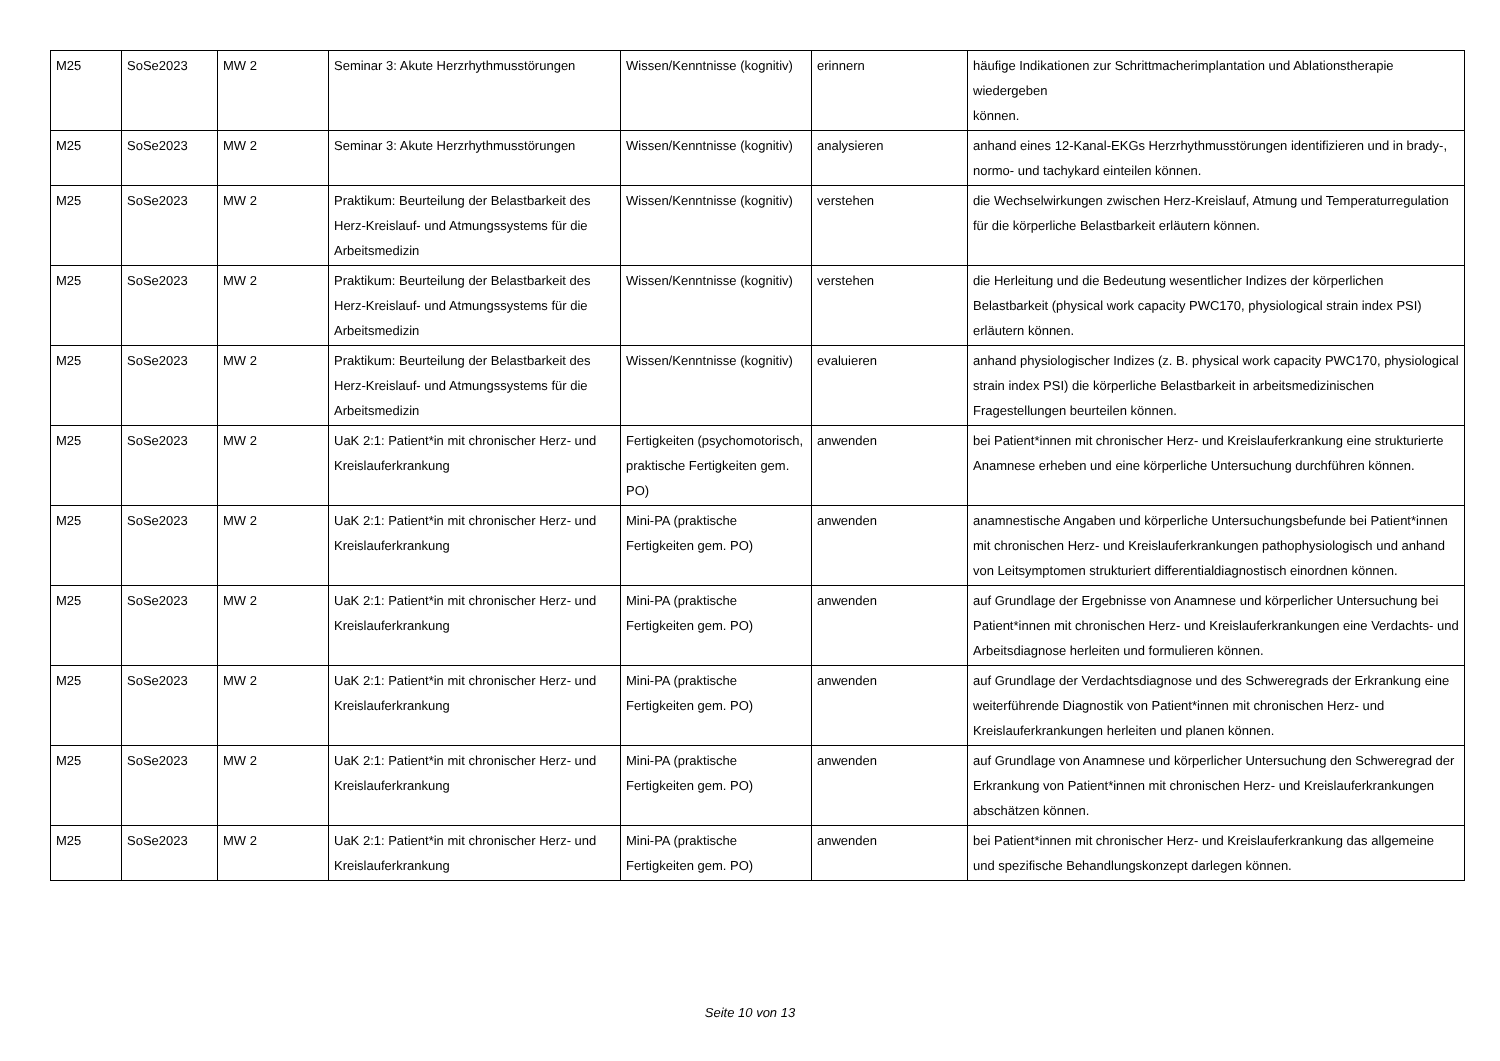| M25 | SoSe2023 | MW 2 | Seminar 3: Akute Herzrhythmusstörungen | Wissen/Kenntnisse (kognitiv) | erinnern | häufige Indikationen zur Schrittmacherimplantation und Ablationstherapie wiedergeben können. |
| M25 | SoSe2023 | MW 2 | Seminar 3: Akute Herzrhythmusstörungen | Wissen/Kenntnisse (kognitiv) | analysieren | anhand eines 12-Kanal-EKGs Herzrhythmusstörungen identifizieren und in brady-, normo- und tachykard einteilen können. |
| M25 | SoSe2023 | MW 2 | Praktikum: Beurteilung der Belastbarkeit des Herz-Kreislauf- und Atmungssystems für die Arbeitsmedizin | Wissen/Kenntnisse (kognitiv) | verstehen | die Wechselwirkungen zwischen Herz-Kreislauf, Atmung und Temperaturregulation für die körperliche Belastbarkeit erläutern können. |
| M25 | SoSe2023 | MW 2 | Praktikum: Beurteilung der Belastbarkeit des Herz-Kreislauf- und Atmungssystems für die Arbeitsmedizin | Wissen/Kenntnisse (kognitiv) | verstehen | die Herleitung und die Bedeutung wesentlicher Indizes der körperlichen Belastbarkeit (physical work capacity PWC170, physiological strain index PSI) erläutern können. |
| M25 | SoSe2023 | MW 2 | Praktikum: Beurteilung der Belastbarkeit des Herz-Kreislauf- und Atmungssystems für die Arbeitsmedizin | Wissen/Kenntnisse (kognitiv) | evaluieren | anhand physiologischer Indizes (z. B. physical work capacity PWC170, physiological strain index PSI) die körperliche Belastbarkeit in arbeitsmedizinischen Fragestellungen beurteilen können. |
| M25 | SoSe2023 | MW 2 | UaK 2:1: Patient*in mit chronischer Herz- und Kreislauferkrankung | Fertigkeiten (psychomotorisch, praktische Fertigkeiten gem. PO) | anwenden | bei Patient*innen mit chronischer Herz- und Kreislauferkrankung eine strukturierte Anamnese erheben und eine körperliche Untersuchung durchführen können. |
| M25 | SoSe2023 | MW 2 | UaK 2:1: Patient*in mit chronischer Herz- und Kreislauferkrankung | Mini-PA (praktische Fertigkeiten gem. PO) | anwenden | anamnestische Angaben und körperliche Untersuchungsbefunde bei Patient*innen mit chronischen Herz- und Kreislauferkrankungen pathophysiologisch und anhand von Leitsymptomen strukturiert differentialdiagnostisch einordnen können. |
| M25 | SoSe2023 | MW 2 | UaK 2:1: Patient*in mit chronischer Herz- und Kreislauferkrankung | Mini-PA (praktische Fertigkeiten gem. PO) | anwenden | auf Grundlage der Ergebnisse von Anamnese und körperlicher Untersuchung bei Patient*innen mit chronischen Herz- und Kreislauferkrankungen eine Verdachts- und Arbeitsdiagnose herleiten und formulieren können. |
| M25 | SoSe2023 | MW 2 | UaK 2:1: Patient*in mit chronischer Herz- und Kreislauferkrankung | Mini-PA (praktische Fertigkeiten gem. PO) | anwenden | auf Grundlage der Verdachtsdiagnose und des Schweregrads der Erkrankung eine weiterführende Diagnostik von Patient*innen mit chronischen Herz- und Kreislauferkrankungen herleiten und planen können. |
| M25 | SoSe2023 | MW 2 | UaK 2:1: Patient*in mit chronischer Herz- und Kreislauferkrankung | Mini-PA (praktische Fertigkeiten gem. PO) | anwenden | auf Grundlage von Anamnese und körperlicher Untersuchung den Schweregrad der Erkrankung von Patient*innen mit chronischen Herz- und Kreislauferkrankungen abschätzen können. |
| M25 | SoSe2023 | MW 2 | UaK 2:1: Patient*in mit chronischer Herz- und Kreislauferkrankung | Mini-PA (praktische Fertigkeiten gem. PO) | anwenden | bei Patient*innen mit chronischer Herz- und Kreislauferkrankung das allgemeine und spezifische Behandlungskonzept darlegen können. |
Seite 10 von 13